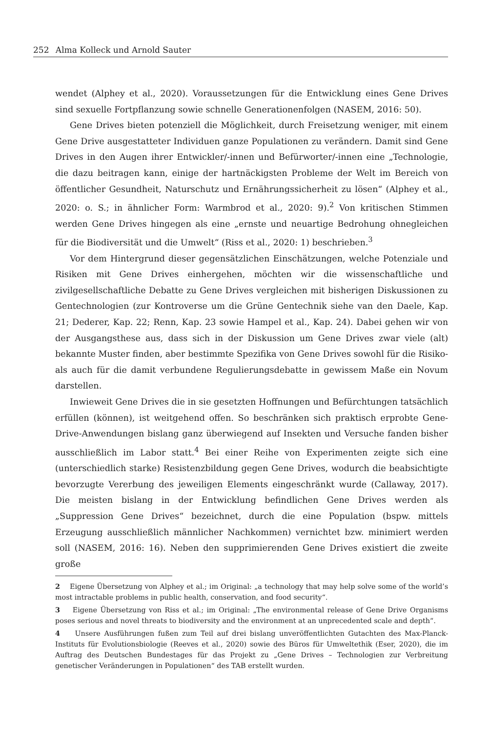252 Alma Kolleck und Arnold Sauter
wendet (Alphey et al., 2020). Voraussetzungen für die Entwicklung eines Gene Drives sind sexuelle Fortpflanzung sowie schnelle Generationenfolgen (NASEM, 2016: 50).
Gene Drives bieten potenziell die Möglichkeit, durch Freisetzung weniger, mit einem Gene Drive ausgestatteter Individuen ganze Populationen zu verändern. Damit sind Gene Drives in den Augen ihrer Entwickler/-innen und Befürworter/-innen eine „Technologie, die dazu beitragen kann, einige der hartnäckigsten Probleme der Welt im Bereich von öffentlicher Gesundheit, Naturschutz und Ernährungssicherheit zu lösen“ (Alphey et al., 2020: o. S.; in ähnlicher Form: Warmbrod et al., 2020: 9).<sup>2</sup> Von kritischen Stimmen werden Gene Drives hingegen als eine „ernste und neuartige Bedrohung ohnegleichen für die Biodiversität und die Umwelt“ (Riss et al., 2020: 1) beschrieben.<sup>3</sup>
Vor dem Hintergrund dieser gegensätzlichen Einschätzungen, welche Potenziale und Risiken mit Gene Drives einhergehen, möchten wir die wissenschaftliche und zivilgesellschaftliche Debatte zu Gene Drives vergleichen mit bisherigen Diskussionen zu Gentechnologien (zur Kontroverse um die Grüne Gentechnik siehe van den Daele, Kap. 21; Dederer, Kap. 22; Renn, Kap. 23 sowie Hampel et al., Kap. 24). Dabei gehen wir von der Ausgangsthese aus, dass sich in der Diskussion um Gene Drives zwar viele (alt) bekannte Muster finden, aber bestimmte Spezifika von Gene Drives sowohl für die Risiko- als auch für die damit verbundene Regulierungsdebatte in gewissem Maße ein Novum darstellen.
Inwieweit Gene Drives die in sie gesetzten Hoffnungen und Befürchtungen tatsächlich erfüllen (können), ist weitgehend offen. So beschränken sich praktisch erprobte Gene-Drive-Anwendungen bislang ganz überwiegend auf Insekten und Versuche fanden bisher ausschließlich im Labor statt.<sup>4</sup> Bei einer Reihe von Experimenten zeigte sich eine (unterschiedlich starke) Resistenzbildung gegen Gene Drives, wodurch die beabsichtigte bevorzugte Vererbung des jeweiligen Elements eingeschränkt wurde (Callaway, 2017). Die meisten bislang in der Entwicklung befindlichen Gene Drives werden als „Suppression Gene Drives“ bezeichnet, durch die eine Population (bspw. mittels Erzeugung ausschließlich männlicher Nachkommen) vernichtet bzw. minimiert werden soll (NASEM, 2016: 16). Neben den supprimierenden Gene Drives existiert die zweite große
2 Eigene Übersetzung von Alphey et al.; im Original: „a technology that may help solve some of the world’s most intractable problems in public health, conservation, and food security“.
3 Eigene Übersetzung von Riss et al.; im Original: „The environmental release of Gene Drive Organisms poses serious and novel threats to biodiversity and the environment at an unprecedented scale and depth“.
4 Unsere Ausführungen fußen zum Teil auf drei bislang unveröffentlichten Gutachten des Max-Planck-Instituts für Evolutionsbiologie (Reeves et al., 2020) sowie des Büros für Umweltethik (Eser, 2020), die im Auftrag des Deutschen Bundestages für das Projekt zu „Gene Drives – Technologien zur Verbreitung genetischer Veränderungen in Populationen“ des TAB erstellt wurden.